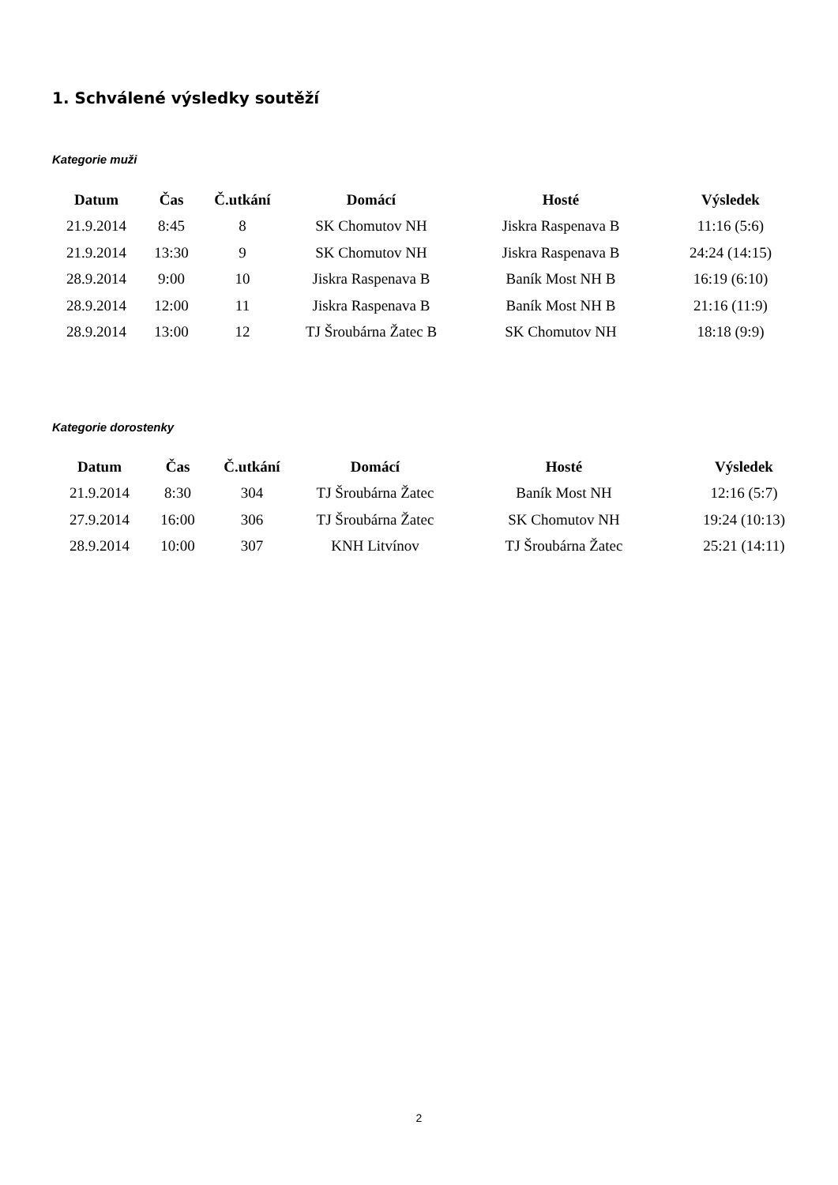1. Schválené výsledky soutěží
Kategorie muži
| Datum | Čas | Č.utkání | Domácí | Hosté | Výsledek |
| --- | --- | --- | --- | --- | --- |
| 21.9.2014 | 8:45 | 8 | SK Chomutov NH | Jiskra Raspenava B | 11:16 (5:6) |
| 21.9.2014 | 13:30 | 9 | SK Chomutov NH | Jiskra Raspenava B | 24:24 (14:15) |
| 28.9.2014 | 9:00 | 10 | Jiskra Raspenava B | Baník Most NH B | 16:19 (6:10) |
| 28.9.2014 | 12:00 | 11 | Jiskra Raspenava B | Baník Most NH B | 21:16 (11:9) |
| 28.9.2014 | 13:00 | 12 | TJ Šroubárna Žatec B | SK Chomutov NH | 18:18 (9:9) |
Kategorie dorostenky
| Datum | Čas | Č.utkání | Domácí | Hosté | Výsledek |
| --- | --- | --- | --- | --- | --- |
| 21.9.2014 | 8:30 | 304 | TJ Šroubárna Žatec | Baník Most NH | 12:16 (5:7) |
| 27.9.2014 | 16:00 | 306 | TJ Šroubárna Žatec | SK Chomutov NH | 19:24 (10:13) |
| 28.9.2014 | 10:00 | 307 | KNH Litvínov | TJ Šroubárna Žatec | 25:21 (14:11) |
2